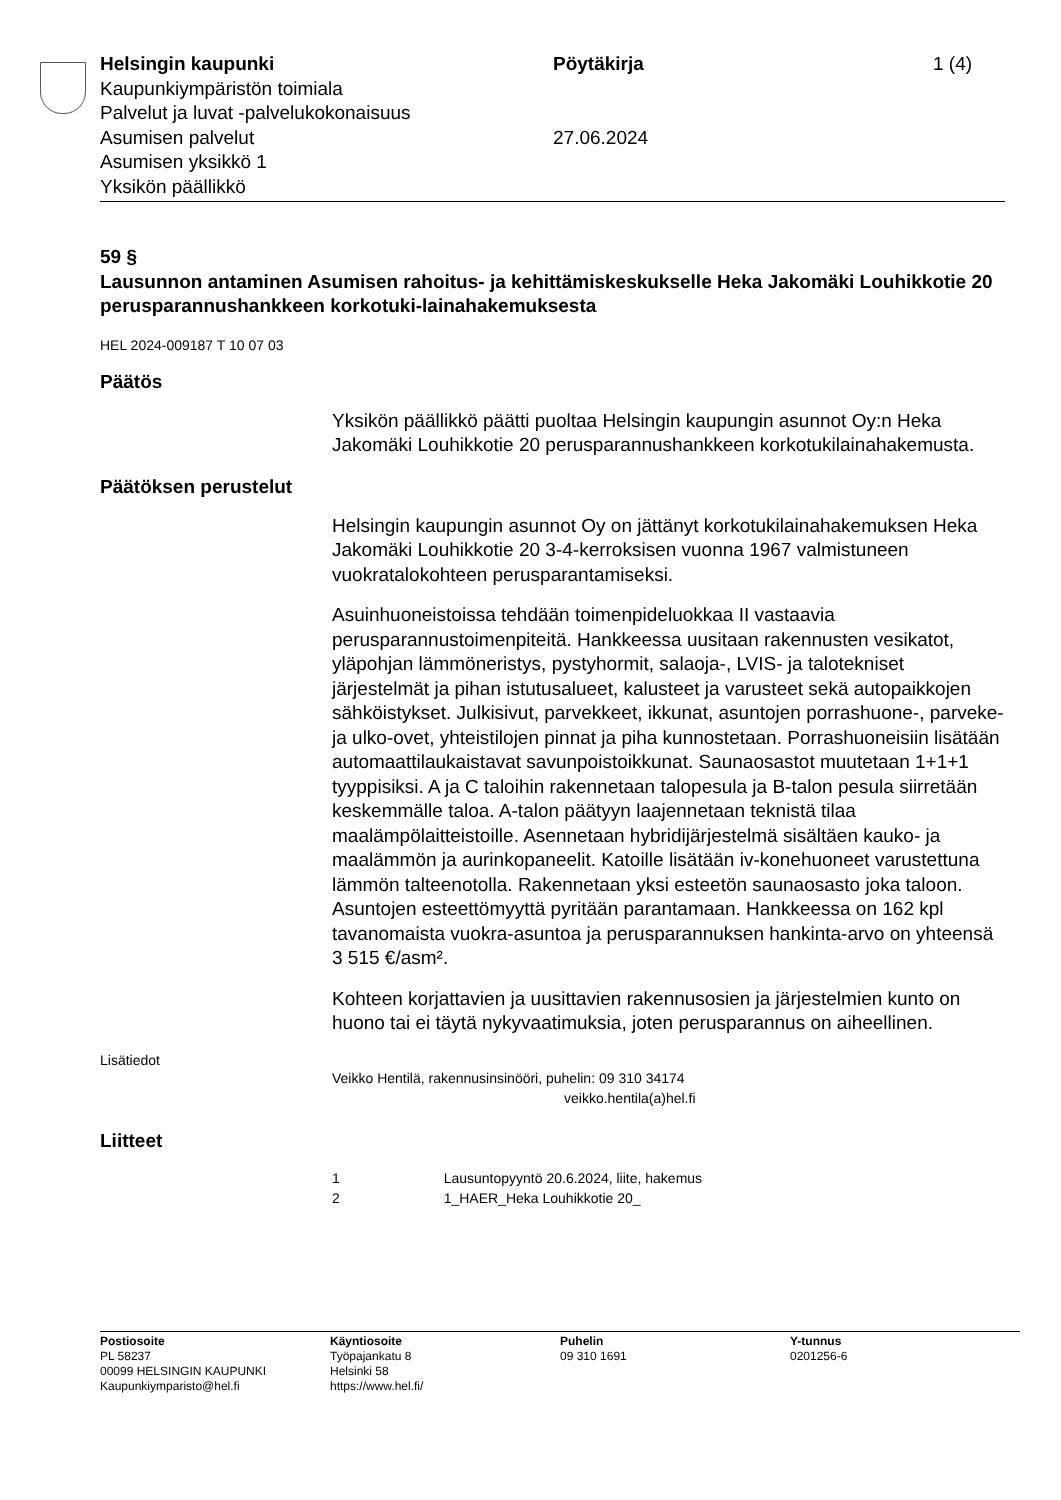Helsingin kaupunki
Kaupunkiympäristön toimiala
Palvelut ja luvat -palvelukokonaisuus
Asumisen palvelut
Asumisen yksikkö 1
Yksikön päällikkö
Pöytäkirja
27.06.2024
1 (4)
59 §
Lausunnon antaminen Asumisen rahoitus- ja kehittämiskeskukselle Heka Jakomäki Louhikkotie 20 perusparannushankkeen korkotuki-lainahakemuksesta
HEL 2024-009187 T 10 07 03
Päätös
Yksikön päällikkö päätti puoltaa Helsingin kaupungin asunnot Oy:n Heka Jakomäki Louhikkotie 20 perusparannushankkeen korkotukilainahakemusta.
Päätöksen perustelut
Helsingin kaupungin asunnot Oy on jättänyt korkotukilainahakemuksen Heka Jakomäki Louhikkotie 20 3-4-kerroksisen vuonna 1967 valmistuneen vuokratalokohteen perusparantamiseksi.
Asuinhuoneistoissa tehdään toimenpideluokkaa II vastaavia perusparannustoimenpiteitä. Hankkeessa uusitaan rakennusten vesikatot, yläpohjan lämmöneristys, pystyhormit, salaoja-, LVIS- ja talotekniset järjestelmät ja pihan istutusalueet, kalusteet ja varusteet sekä autopaikkojen sähköistykset. Julkisivut, parvekkeet, ikkunat, asuntojen porrashuone-, parveke- ja ulko-ovet, yhteistilojen pinnat ja piha kunnostetaan. Porrashuoneisiin lisätään automaattilaukaistavat savunpoistoikkunat. Saunaosastot muutetaan 1+1+1 tyyppisiksi. A ja C taloihin rakennetaan talopesula ja B-talon pesula siirretään keskemmälle taloa. A-talon päätyyn laajennetaan teknistä tilaa maalämpölaitteistoille. Asennetaan hybridijärjestelmä sisältäen kauko- ja maalämmön ja aurinkopaneelit. Katoille lisätään iv-konehuoneet varustettuna lämmön talteenotolla. Rakennetaan yksi esteetön saunaosasto joka taloon. Asuntojen esteettömyyttä pyritään parantamaan. Hankkeessa on 162 kpl tavanomaista vuokra-asuntoa ja perusparannuksen hankinta-arvo on yhteensä 3 515 €/asm².
Kohteen korjattavien ja uusittavien rakennusosien ja järjestelmien kunto on huono tai ei täytä nykyvaatimuksia, joten perusparannus on aiheellinen.
Lisätiedot
Veikko Hentilä, rakennusinsinööri, puhelin: 09 310 34174
veikko.hentila(a)hel.fi
Liitteet
1 Lausuntopyyntö 20.6.2024, liite, hakemus
2 1_HAER_Heka Louhikkotie 20_
Postiosoite
PL 58237
00099 HELSINGIN KAUPUNKI
Kaupunkiymparisto@hel.fi
Käyntiosoite
Työpajankatu 8
Helsinki 58
https://www.hel.fi/
Puhelin
09 310 1691
Y-tunnus
0201256-6